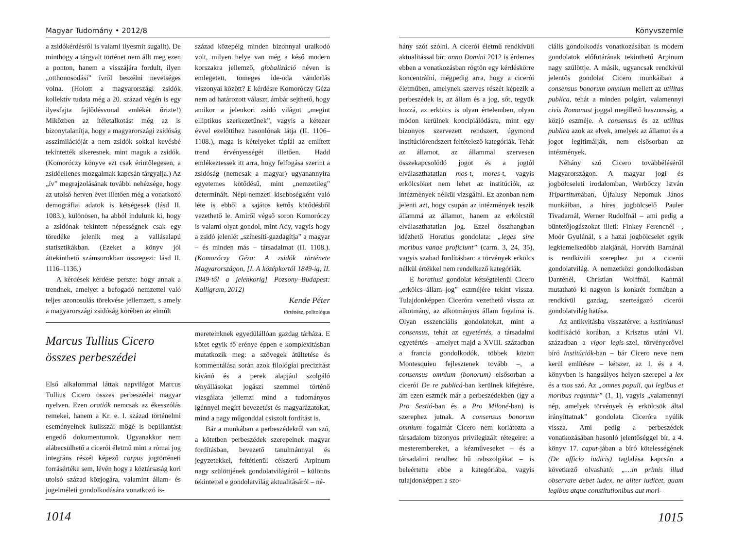Magyar Tudomány • 2012/8
a zsidókérdésről is valami ilyesmit sugallt). De minthogy a tárgyalt történet nem állt meg ezen a ponton, hanem a visszájára fordult, ilyen „otthonosodási” ívről beszélni nevetséges volna. (Holott a magyarországi zsidók kollektív tudata még a 20. század végén is egy ilyesfajta fejlődésvonal emlékét őrizte!) Miközben az ítéletalkotást még az is bizonytalanítja, hogy a magyarországi zsidóság asszimilációját a nem zsidók sokkal kevésbé tekintették sikeresnek, mint maguk a zsidók. (Komoróczy könyve ezt csak érintőlegesen, a zsidóellenes mozgalmak kapcsán tárgyalja.) Az „ív” megrajzolásának további nehézsége, hogy az utolsó hetven évet illetően még a vonatkozó demográfiai adatok is kétségesek (lásd II. 1083.), különösen, ha abból indulunk ki, hogy a zsidónak tekintett népességnek csak egy töredéke jelenik meg a vallásalapú statisztikákban. (Ezeket a könyv jól áttekinthető számsorokban összegezi: lásd II. 1116–1136.)
A kérdések kérdése persze: hogy annak a trendnek, amelyet a befogadó nemzettel való teljes azonosulás törekvése jellemzett, s amely a magyarországi zsidóság körében az elmúlt
század közepéig minden bizonnyal uralkodó volt, milyen helye van még a késő modern korszakra jellemző, globalizáció néven is emlegetett, tömeges ide-oda vándorlás viszonyai között? E kérdésre Komoróczy Géza nem ad határozott választ, ámbár sejthető, hogy amikor a jelenkori zsidó világot „megint elliptikus szerkezetűnek”, vagyis a kétezer évvel ezelőttihez hasonlónak látja (II. 1106–1108.), maga is kételyeket táplál az említett trend érvényességét illetően. Hadd emlékeztessek itt arra, hogy felfogása szerint a zsidóság (nemcsak a magyar) ugyanannyira egyetemes kötődésű, mint „nemzetileg” determinált. Népi-nemzeti kisebbségként való léte is ebből a sajátos kettős kötődésből vezethető le. Amiről végső soron Komoróczy is valami olyat gondol, mint Ady, vagyis hogy a zsidó jelenlét „színesíti-gazdagítja” a magyar – és minden más – társadalmat (II. 1108.). (Komoróczy Géza: A zsidók története Magyarországon, [I. A középkortól 1849-ig, II. 1849-től a jelenkorig] Pozsony–Budapest: Kalligram, 2012)
Kende Péter
történész, politológus
Marcus Tullius Cicero
összes perbeszédei
Első alkalommal láttak napvilágot Marcus Tullius Cicero összes perbeszédei magyar nyelven. Ezen oratiók nemcsak az ékesszólás remekei, hanem a Kr. e. I. század történelmi eseményeinek kulisszái mögé is bepillantást engedő dokumentumok. Ugyanakkor nem alábecsülhető a cicerói életmű mint a római jog integráns részét képező corpus jogtörténeti forrásértéke sem, lévén hogy a köztársaság kori utolsó század közjogára, valamint állam- és jogelméleti gondolkodására vonatkozó is-
mereteinknek egyedülállóan gazdag tárháza. E kötet egyik fő erénye éppen e komplexitásban mutatkozik meg: a szövegek átültetése és kommentálása során azok filológiai precizitást kívánó és a perek alapjául szolgáló tényállásokat jogászi szemmel történő vizsgálata jellemzi mind a tudományos igénnyel megírt bevezetést és magyarázatokat, mind a nagy műgonddal csiszolt fordítást is.
Bár a munkában a perbeszédekről van szó, a kötetben perbeszédek szerepelnek magyar fordításban, bevezető tanulmánnyal és jegyzetekkel, feltétlenül célszerű Arpinum nagy szülöttjének gondolatvilágáról – különös tekintettel e gondolatvilág aktualitásáról – né-
1014
Könyvszemle
hány szót szólni. A cicerói életmű rendkívüli aktualitással bír: anno Domini 2012 is érdemes ebben a vonatkozásban rögtön egy kérdéskörre koncentrálni, mégpedig arra, hogy a cicerói életműben, amelynek szerves részét képezik a perbeszédek is, az állam és a jog, sőt, tegyük hozzá, az erkölcs is olyan értelemben, olyan módon kerülnek koncipiálódásra, mint egy bizonyos szervezett rendszert, úgymond institúciórendszert feltételező kategóriák. Tehát az államot, az állammal szervesen összekapcsolódó jogot és a jogtól elválaszthatatlan mos-t, mores-t, vagyis erkölcsöket nem lehet az institúciók, az intézmények nélkül vizsgálni. Ez azonban nem jelenti azt, hogy csupán az intézmények teszik állammá az államot, hanem az erkölcstől elválaszthatatlan jog. Ezzel összhangban idézhető Horatius gondolata: „leges sine moribus vanae proficiunt” (carm. 3, 24, 35), vagyis szabad fordításban: a törvények erkölcs nélkül értékkel nem rendelkező kategóriák.
E horatiusi gondolat kétségtelenül Cicero „erkölcs–állam–jog” eszméjére tekint vissza. Tulajdonképpen Ciceróra vezethető vissza az alkotmány, az alkotmányos állam fogalma is. Olyan esszenciális gondolatokat, mint a consensus, tehát az egyetértés, a társadalmi egyetértés – amelyet majd a XVIII. században a francia gondolkodók, többek között Montesquieu fejlesztenek tovább –, a consensus omnium (bonorum) elsősorban a cicerói De re publicá-ban kerülnek kifejtésre, ám ezen eszmék már a perbeszédekben (így a Pro Sestió-ban és a Pro Miloné-ban) is szerephez jutnak. A consensus bonorum omnium fogalmát Cicero nem korlátozta a társadalom bizonyos privilegizált rétegeire: a mesterembereket, a kézműveseket – és a társadalmi rendhez hű rabszolgákat – is beleértette ebbe a kategóriába, vagyis tulajdonképpen a szo-
ciális gondolkodás vonatkozásában is modern gondolatok előfutárának tekinthető Arpinum nagy szülöttje. A másik, ugyancsak rendkívül jelentős gondolat Cicero munkáiban a consensus bonorum omnium mellett az utilitas publica, tehát a minden polgárt, valamennyi civis Romanust joggal megillető hasznosság, a közjó eszméje. A consensus és az utilitas publica azok az elvek, amelyek az államot és a jogot legitimálják, nem elsősorban az intézmények.
Néhány szó Cicero továbbéléséről Magyarországon. A magyar jogi és jogbölcseleti irodalomban, Werbőczy István Tripartitumában, Újfalusy Nepomuk János munkáiban, a híres jogbölcselő Pauler Tivadarnál, Werner Rudolfnál – ami pedig a büntetőjogászokat illeti: Finkey Ferencnél –, Moór Gyulánál, s a hazai jogbölcselet egyik legkiemelkedőbb alakjánál, Horváth Barnánál is rendkívüli szerephez jut a cicerói gondolatvilág. A nemzetközi gondolkodásban Danténél, Christian Wolffnál, Kantnál mutatható ki nagyon is konkrét formában a rendkívül gazdag, szerteágazó cicerói gondolatvilág hatása.
Az antikvitásba visszatérve: a iustinianusi kodifikáció korában, a Krisztus utáni VI. században a vigor legis-szel, törvényerővel bíró Institúciók-ban – bár Cicero neve nem kerül említésre – kétszer, az 1. és a 4. könyvben is hangsúlyos helyen szerepel a lex és a mos szó. Az „omnes populi, qui legibus et moribus reguntur” (1, 1), vagyis „valamennyi nép, amelyek törvények és erkölcsök által irányíttatnak” gondolata Ciceróra nyúlik vissza. Ami pedig a perbeszédek vonatkozásában hasonló jelentőséggel bír, a 4. könyv 17. caput-jában a bíró kötelességének (De officio iudicis) taglalása kapcsán a következő olvasható: „…in primis illud observare debet iudex, ne aliter iudicet, quam legibus atque constitutionibus aut mori-
1015